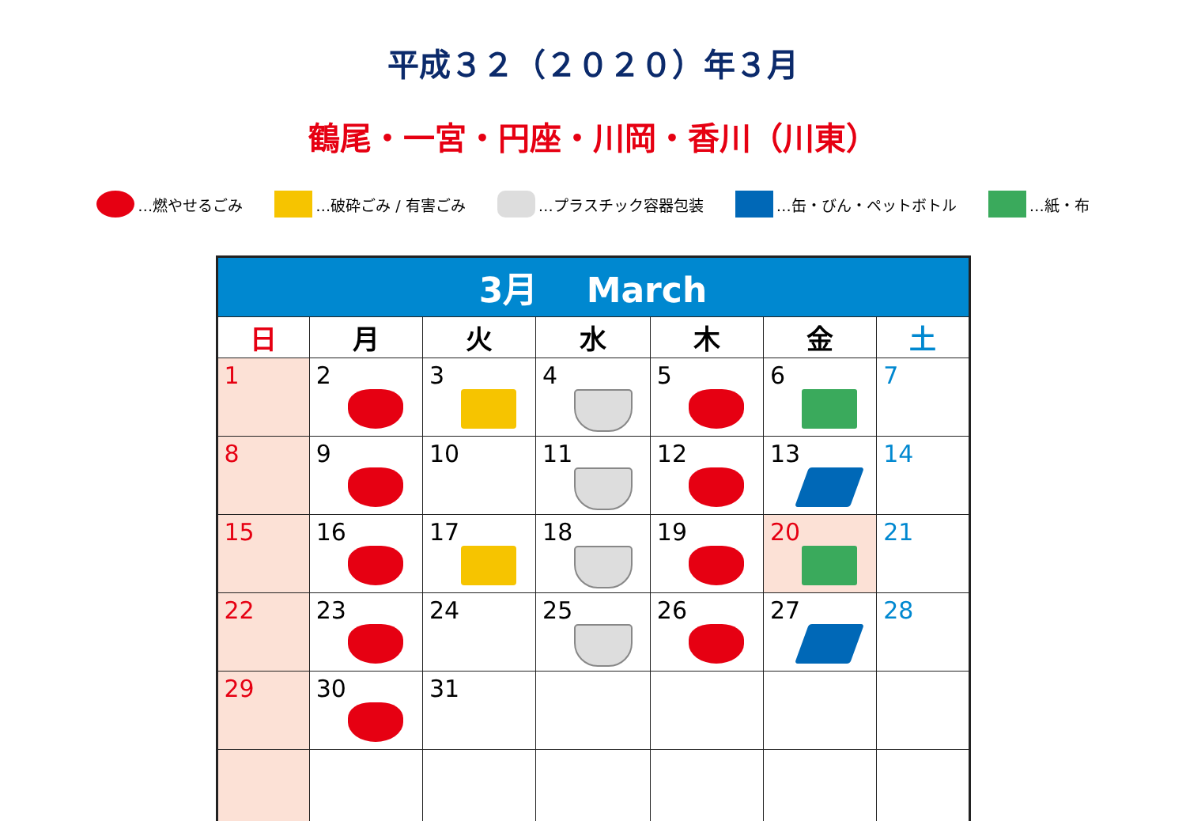平成３２（２０２０）年３月
鶴尾・一宮・円座・川岡・香川（川東）
…燃やせるごみ …破砕ごみ / 有害ごみ …プラスチック容器包装 …缶・びん・ペットボトル …紙・布
| 3月 March | | | | | | |
| --- | --- | --- | --- | --- | --- | --- |
| 日 | 月 | 火 | 水 | 木 | 金 | 土 |
| 1 | 2 | 3 | 4 | 5 | 6 | 7 |
| 8 | 9 | 10 | 11 | 12 | 13 | 14 |
| 15 | 16 | 17 | 18 | 19 | 20 | 21 |
| 22 | 23 | 24 | 25 | 26 | 27 | 28 |
| 29 | 30 | 31 | | | | |